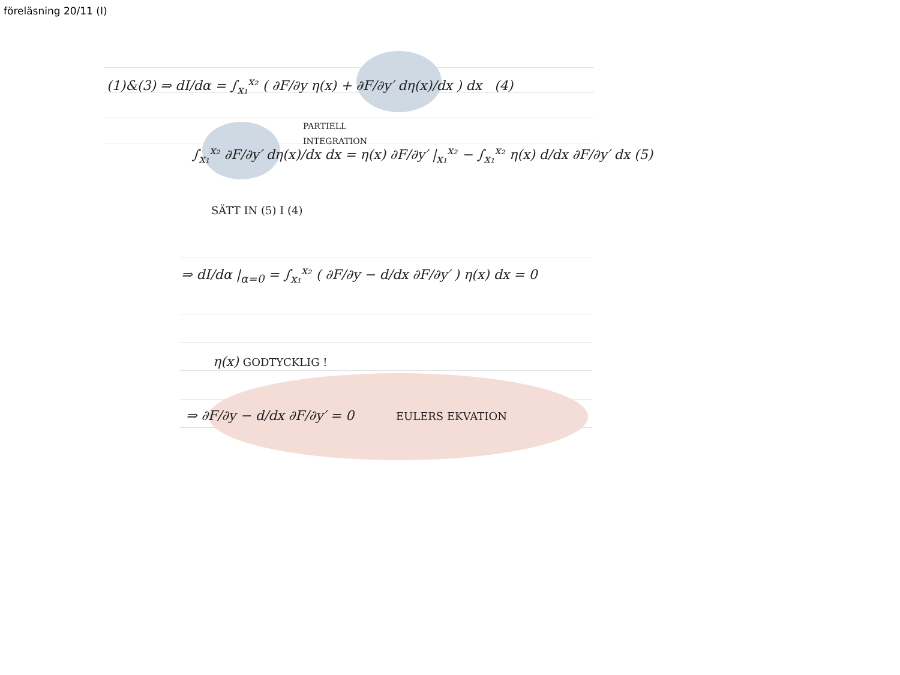föreläsning 20/11 (I)
(1)&(3) ⇒ dI/dα = ∫<sub>x₁</sub><sup>x₂</sup> ( ∂F/∂y η(x) + ∂F/∂y′ dη(x)/dx ) dx (4)
PARTIELL
INTEGRATION
∫<sub>x₁</sub><sup>x₂</sup> ∂F/∂y′ dη(x)/dx dx = η(x) ∂F/∂y′ |<sub>x₁</sub><sup>x₂</sup> − ∫<sub>x₁</sub><sup>x₂</sup> η(x) d/dx ∂F/∂y′ dx (5)
SÄTT IN (5) I (4)
⇒ dI/dα |<sub>α=0</sub> = ∫<sub>x₁</sub><sup>x₂</sup> ( ∂F/∂y − d/dx ∂F/∂y′ ) η(x) dx = 0
η(x) GODTYCKLIG !
⇒ ∂F/∂y − d/dx ∂F/∂y′ = 0 EULERS EKVATION